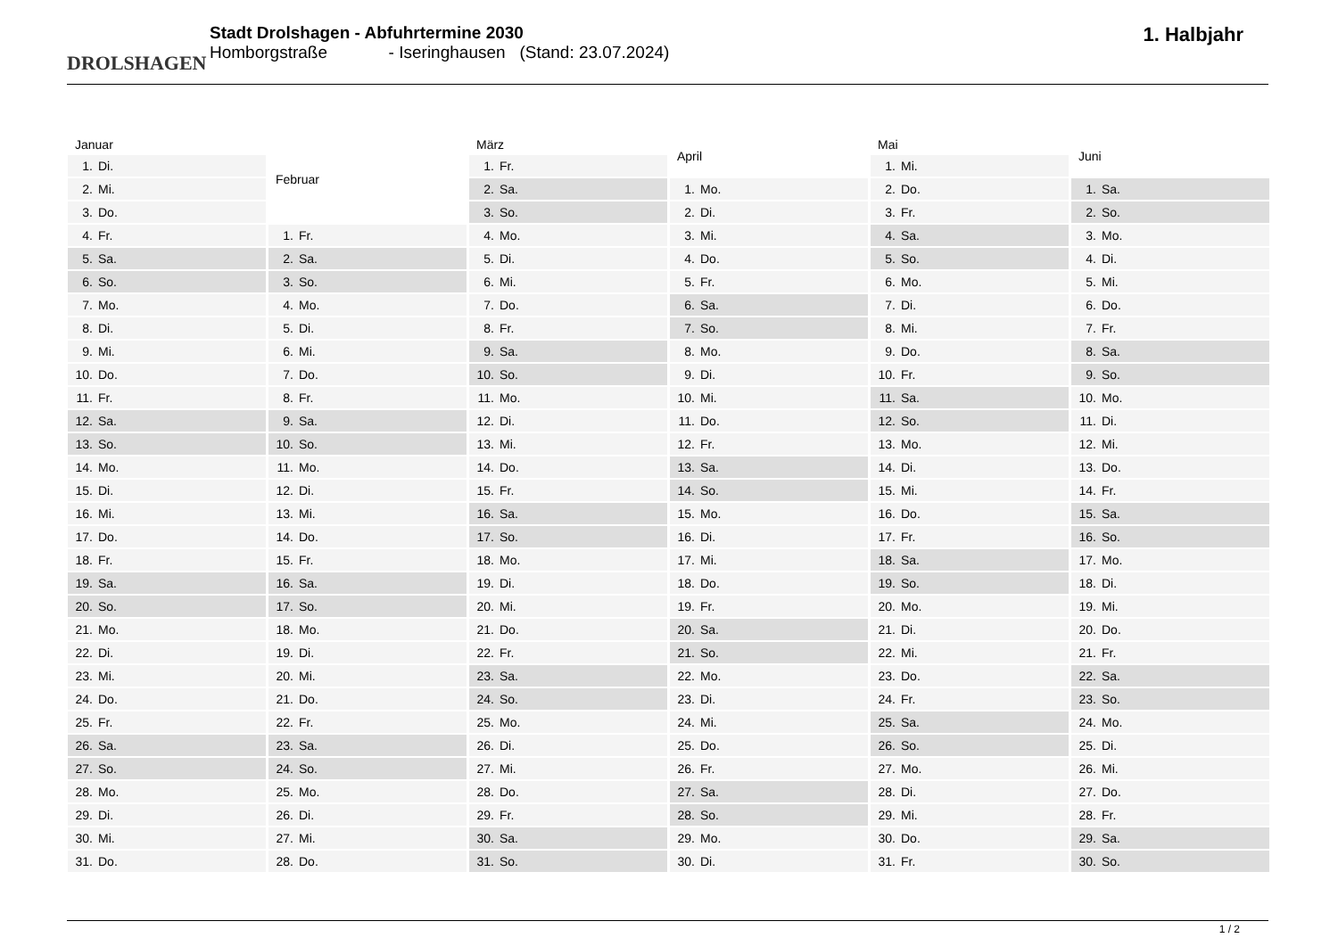DROLSHAGEN
Stadt Drolshagen - Abfuhrtermine 2030
Homborgstraße - Iseringhausen (Stand: 23.07.2024)
1. Halbjahr
| Januar |
| --- |
| 1. Di. |
| 2. Mi. |
| 3. Do. |
| 4. Fr. |
| 5. Sa. |
| 6. So. |
| 7. Mo. |
| 8. Di. |
| 9. Mi. |
| 10. Do. |
| 11. Fr. |
| 12. Sa. |
| 13. So. |
| 14. Mo. |
| 15. Di. |
| 16. Mi. |
| 17. Do. |
| 18. Fr. |
| 19. Sa. |
| 20. So. |
| 21. Mo. |
| 22. Di. |
| 23. Mi. |
| 24. Do. |
| 25. Fr. |
| 26. Sa. |
| 27. So. |
| 28. Mo. |
| 29. Di. |
| 30. Mi. |
| 31. Do. |
| Februar |
| --- |
| 1. Fr. |
| 2. Sa. |
| 3. So. |
| 4. Mo. |
| 5. Di. |
| 6. Mi. |
| 7. Do. |
| 8. Fr. |
| 9. Sa. |
| 10. So. |
| 11. Mo. |
| 12. Di. |
| 13. Mi. |
| 14. Do. |
| 15. Fr. |
| 16. Sa. |
| 17. So. |
| 18. Mo. |
| 19. Di. |
| 20. Mi. |
| 21. Do. |
| 22. Fr. |
| 23. Sa. |
| 24. So. |
| 25. Mo. |
| 26. Di. |
| 27. Mi. |
| 28. Do. |
| März |
| --- |
| 1. Fr. |
| 2. Sa. |
| 3. So. |
| 4. Mo. |
| 5. Di. |
| 6. Mi. |
| 7. Do. |
| 8. Fr. |
| 9. Sa. |
| 10. So. |
| 11. Mo. |
| 12. Di. |
| 13. Mi. |
| 14. Do. |
| 15. Fr. |
| 16. Sa. |
| 17. So. |
| 18. Mo. |
| 19. Di. |
| 20. Mi. |
| 21. Do. |
| 22. Fr. |
| 23. Sa. |
| 24. So. |
| 25. Mo. |
| 26. Di. |
| 27. Mi. |
| 28. Do. |
| 29. Fr. |
| 30. Sa. |
| 31. So. |
| April |
| --- |
| 1. Mo. |
| 2. Di. |
| 3. Mi. |
| 4. Do. |
| 5. Fr. |
| 6. Sa. |
| 7. So. |
| 8. Mo. |
| 9. Di. |
| 10. Mi. |
| 11. Do. |
| 12. Fr. |
| 13. Sa. |
| 14. So. |
| 15. Mo. |
| 16. Di. |
| 17. Mi. |
| 18. Do. |
| 19. Fr. |
| 20. Sa. |
| 21. So. |
| 22. Mo. |
| 23. Di. |
| 24. Mi. |
| 25. Do. |
| 26. Fr. |
| 27. Sa. |
| 28. So. |
| 29. Mo. |
| 30. Di. |
| Mai |
| --- |
| 1. Mi. |
| 2. Do. |
| 3. Fr. |
| 4. Sa. |
| 5. So. |
| 6. Mo. |
| 7. Di. |
| 8. Mi. |
| 9. Do. |
| 10. Fr. |
| 11. Sa. |
| 12. So. |
| 13. Mo. |
| 14. Di. |
| 15. Mi. |
| 16. Do. |
| 17. Fr. |
| 18. Sa. |
| 19. So. |
| 20. Mo. |
| 21. Di. |
| 22. Mi. |
| 23. Do. |
| 24. Fr. |
| 25. Sa. |
| 26. So. |
| 27. Mo. |
| 28. Di. |
| 29. Mi. |
| 30. Do. |
| 31. Fr. |
| Juni |
| --- |
| 1. Sa. |
| 2. So. |
| 3. Mo. |
| 4. Di. |
| 5. Mi. |
| 6. Do. |
| 7. Fr. |
| 8. Sa. |
| 9. So. |
| 10. Mo. |
| 11. Di. |
| 12. Mi. |
| 13. Do. |
| 14. Fr. |
| 15. Sa. |
| 16. So. |
| 17. Mo. |
| 18. Di. |
| 19. Mi. |
| 20. Do. |
| 21. Fr. |
| 22. Sa. |
| 23. So. |
| 24. Mo. |
| 25. Di. |
| 26. Mi. |
| 27. Do. |
| 28. Fr. |
| 29. Sa. |
| 30. So. |
1 / 2